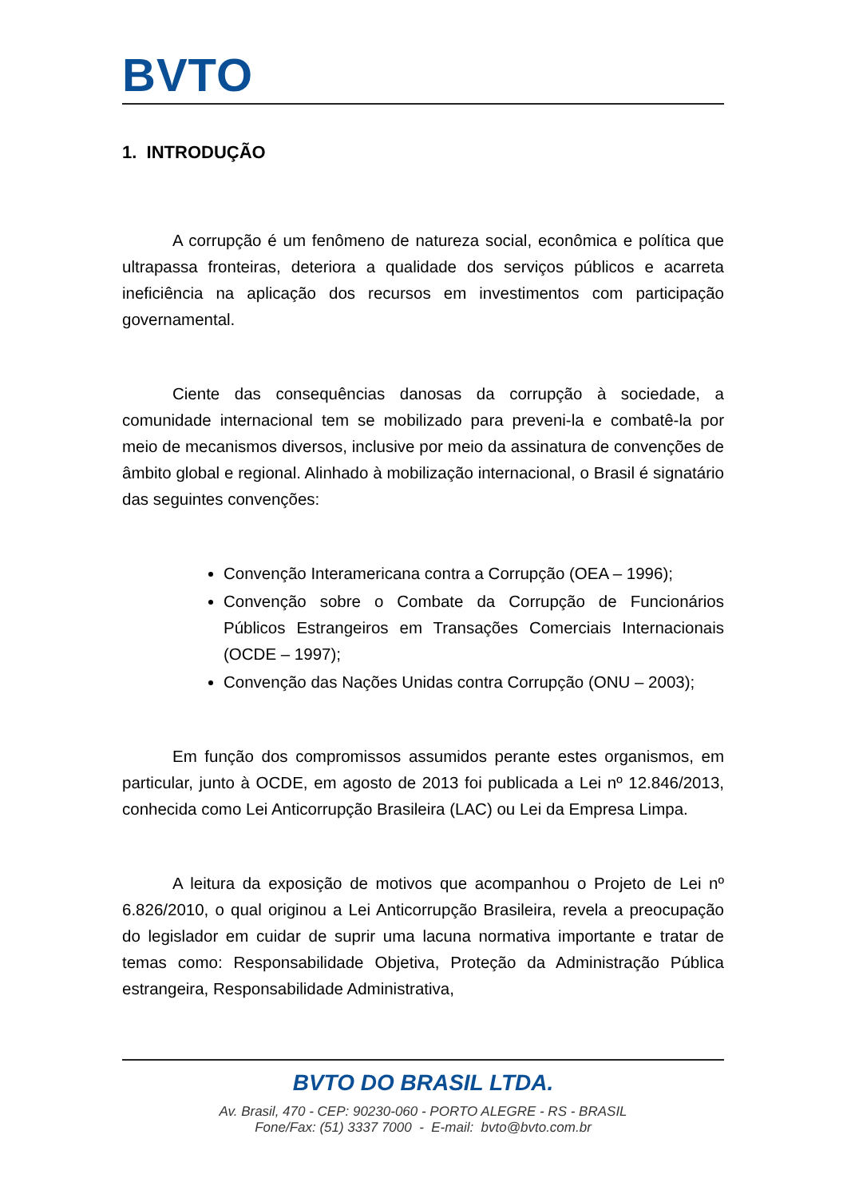BVTO
1. INTRODUÇÃO
A corrupção é um fenômeno de natureza social, econômica e política que ultrapassa fronteiras, deteriora a qualidade dos serviços públicos e acarreta ineficiência na aplicação dos recursos em investimentos com participação governamental.
Ciente das consequências danosas da corrupção à sociedade, a comunidade internacional tem se mobilizado para preveni-la e combatê-la por meio de mecanismos diversos, inclusive por meio da assinatura de convenções de âmbito global e regional. Alinhado à mobilização internacional, o Brasil é signatário das seguintes convenções:
Convenção Interamericana contra a Corrupção (OEA – 1996);
Convenção sobre o Combate da Corrupção de Funcionários Públicos Estrangeiros em Transações Comerciais Internacionais (OCDE – 1997);
Convenção das Nações Unidas contra Corrupção (ONU – 2003);
Em função dos compromissos assumidos perante estes organismos, em particular, junto à OCDE, em agosto de 2013 foi publicada a Lei nº 12.846/2013, conhecida como Lei Anticorrupção Brasileira (LAC) ou Lei da Empresa Limpa.
A leitura da exposição de motivos que acompanhou o Projeto de Lei nº 6.826/2010, o qual originou a Lei Anticorrupção Brasileira, revela a preocupação do legislador em cuidar de suprir uma lacuna normativa importante e tratar de temas como: Responsabilidade Objetiva, Proteção da Administração Pública estrangeira, Responsabilidade Administrativa,
BVTO DO BRASIL LTDA.
Av. Brasil, 470 - CEP: 90230-060 - PORTO ALEGRE - RS - BRASIL
Fone/Fax: (51) 3337 7000 - E-mail: bvto@bvto.com.br